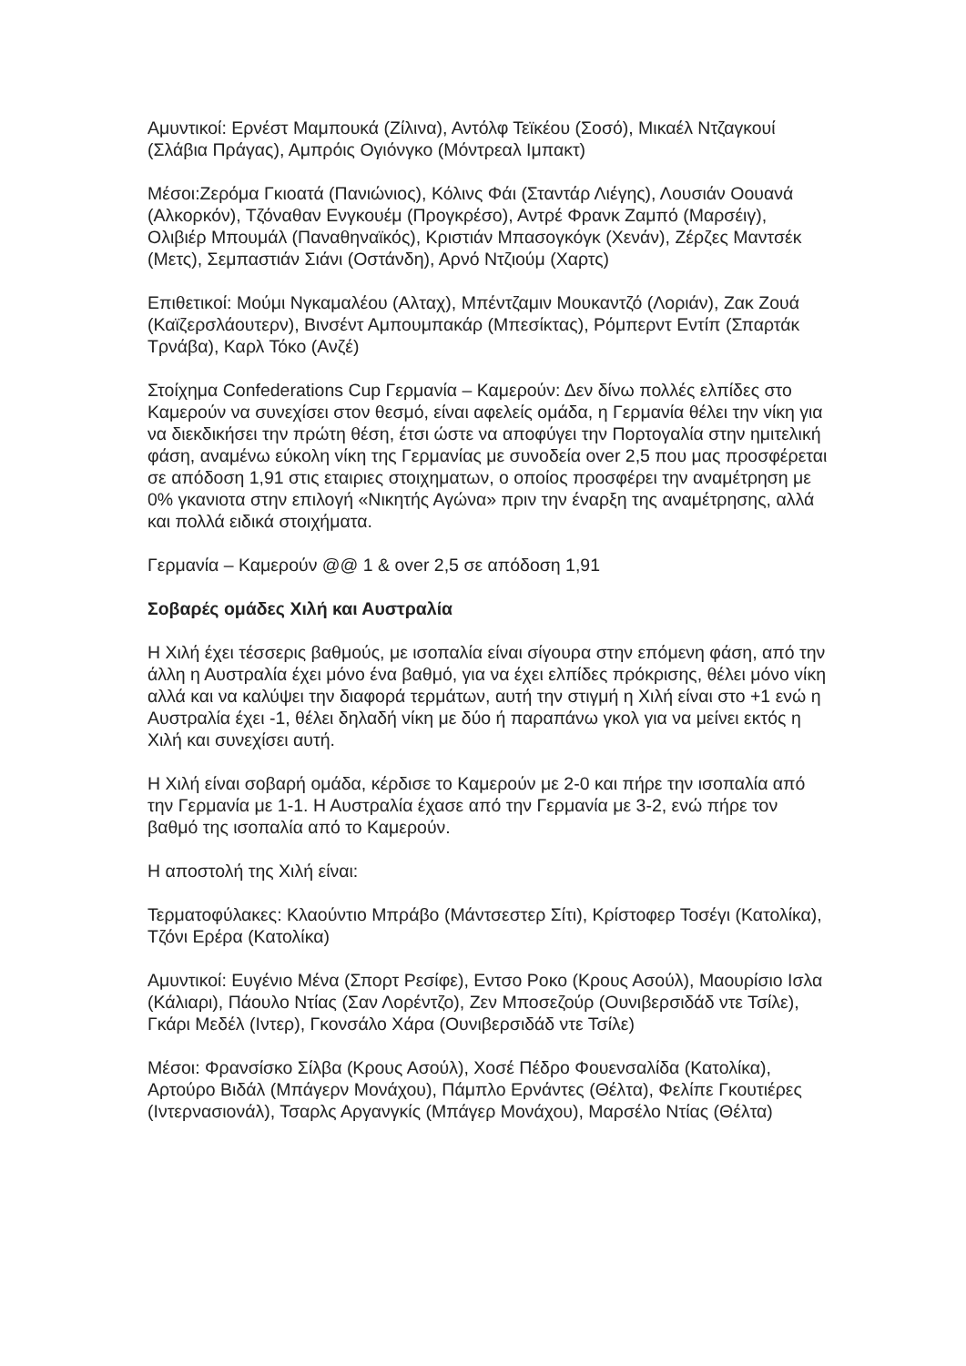Αμυντικοί: Ερνέστ Μαμπουκά (Ζίλινα), Αντόλφ Τεϊκέου (Σοσό), Μικαέλ Ντζαγκουί (Σλάβια Πράγας), Αμπρόις Ογιόνγκο (Μόντρεαλ Ιμπακτ)
Μέσοι:Ζερόμα Γκιοατά (Πανιώνιος), Κόλινς Φάι (Σταντάρ Λιέγης), Λουσιάν Οουανά (Αλκορκόν), Τζόναθαν Ενγκουέμ (Προγκρέσο), Αντρέ Φρανκ Ζαμπό (Μαρσέιγ), Ολιβιέρ Μπουμάλ (Παναθηναϊκός), Κριστιάν Μπασογκόγκ (Χενάν), Ζέρζες Μαντσέκ (Μετς), Σεμπαστιάν Σιάνι (Οστάνδη), Αρνό Ντζιούμ (Χαρτς)
Επιθετικοί: Μούμι Νγκαμαλέου (Αλταχ), Μπέντζαμιν Μουκαντζό (Λοριάν), Ζακ Ζουά (Καϊζερσλάουτερν), Βινσέντ Αμπουμπακάρ (Μπεσίκτας), Ρόμπερντ Εντίπ (Σπαρτάκ Τρνάβα), Καρλ Τόκο (Ανζέ)
Στοίχημα Confederations Cup Γερμανία – Καμερούν: Δεν δίνω πολλές ελπίδες στο Καμερούν να συνεχίσει στον θεσμό, είναι αφελείς ομάδα, η Γερμανία θέλει την νίκη για να διεκδικήσει την πρώτη θέση, έτσι ώστε να αποφύγει την Πορτογαλία στην ημιτελική φάση, αναμένω εύκολη νίκη της Γερμανίας με συνοδεία over 2,5 που μας προσφέρεται σε απόδοση 1,91 στις εταιριες στοιχηματων, ο οποίος προσφέρει την αναμέτρηση με 0% γκανιοτα στην επιλογή «Νικητής Αγώνα» πριν την έναρξη της αναμέτρησης, αλλά και πολλά ειδικά στοιχήματα.
Γερμανία – Καμερούν @@ 1 & over 2,5 σε απόδοση 1,91
Σοβαρές ομάδες Χιλή και Αυστραλία
Η Χιλή έχει τέσσερις βαθμούς, με ισοπαλία είναι σίγουρα στην επόμενη φάση, από την άλλη η Αυστραλία έχει μόνο ένα βαθμό, για να έχει ελπίδες πρόκρισης, θέλει μόνο νίκη αλλά και να καλύψει την διαφορά τερμάτων, αυτή την στιγμή η Χιλή είναι στο +1 ενώ η Αυστραλία έχει -1, θέλει δηλαδή νίκη με δύο ή παραπάνω γκολ για να μείνει εκτός η Χιλή και συνεχίσει αυτή.
Η Χιλή είναι σοβαρή ομάδα, κέρδισε το Καμερούν με 2-0 και πήρε την ισοπαλία από την Γερμανία με 1-1. Η Αυστραλία έχασε από την Γερμανία με 3-2, ενώ πήρε τον βαθμό της ισοπαλία από το Καμερούν.
Η αποστολή της Χιλή είναι:
Τερματοφύλακες: Κλαούντιο Μπράβο (Μάντσεστερ Σίτι), Κρίστοφερ Τοσέγι (Κατολίκα), Τζόνι Ερέρα (Κατολίκα)
Αμυντικοί: Ευγένιο Μένα (Σπορτ Ρεσίφε), Εντσο Ροκο (Κρους Ασούλ), Μαουρίσιο Ισλα (Κάλιαρι), Πάουλο Ντίας (Σαν Λορέντζο), Ζεν Μποσεζούρ (Ουνιβερσιδάδ ντε Τσίλε), Γκάρι Μεδέλ (Ιντερ), Γκονσάλο Χάρα (Ουνιβερσιδάδ ντε Τσίλε)
Μέσοι: Φρανσίσκο Σίλβα (Κρους Ασούλ), Χοσέ Πέδρο Φουενσαλίδα (Κατολίκα), Αρτούρο Βιδάλ (Μπάγερν Μονάχου), Πάμπλο Ερνάντες (Θέλτα), Φελίπε Γκουτιέρες (Ιντερνασιονάλ), Τσαρλς Αργανγκίς (Μπάγερ Μονάχου), Μαρσέλο Ντίας (Θέλτα)